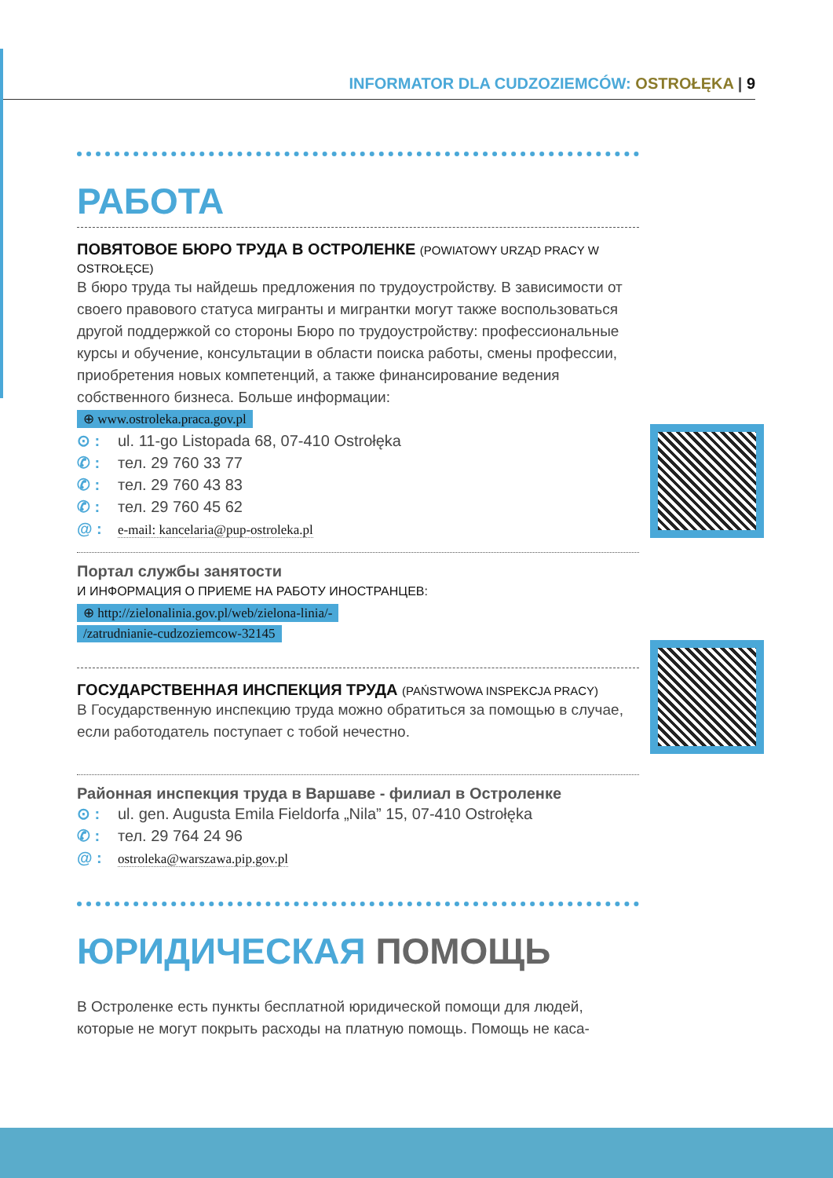INFORMATOR DLA CUDZOZIEMCÓW: OSTROŁĘKA | 9
РАБОТА
ПОВЯТОВОЕ БЮРО ТРУДА В ОСТРОЛЕНКЕ (POWIATOWY URZĄD PRACY W OSTROŁĘCE)
В бюро труда ты найдешь предложения по трудоустройству. В зависимости от своего правового статуса мигранты и мигрантки могут также воспользоваться другой поддержкой со стороны Бюро по трудоустройству: профессиональные курсы и обучение, консультации в области поиска работы, смены профессии, приобретения новых компетенций, а также финансирование ведения собственного бизнеса. Больше информации:
⊕ www.ostroleka.praca.gov.pl
⊙ : ul. 11-go Listopada 68, 07-410 Ostrołęka
✆ : тел. 29 760 33 77
✆ : тел. 29 760 43 83
✆ : тел. 29 760 45 62
@ : e-mail: kancelaria@pup-ostroleka.pl
Портал службы занятости
И ИНФОРМАЦИЯ О ПРИЕМЕ НА РАБОТУ ИНОСТРАНЦЕВ:
⊕ http://zielonalinia.gov.pl/web/zielona-linia/-
/zatrudnianie-cudzoziemcow-32145
ГОСУДАРСТВЕННАЯ ИНСПЕКЦИЯ ТРУДА (PAŃSTWOWA INSPEKCJA PRACY)
В Государственную инспекцию труда можно обратиться за помощью в случае, если работодатель поступает с тобой нечестно.
Районная инспекция труда в Варшаве - филиал в Остроленке
⊙ : ul. gen. Augusta Emila Fieldorfa „Nila” 15, 07-410 Ostrołęka
✆ : тел. 29 764 24 96
@ : ostroleka@warszawa.pip.gov.pl
ЮРИДИЧЕСКАЯ ПОМОЩЬ
В Остроленке есть пункты бесплатной юридической помощи для людей, которые не могут покрыть расходы на платную помощь. Помощь не каса-